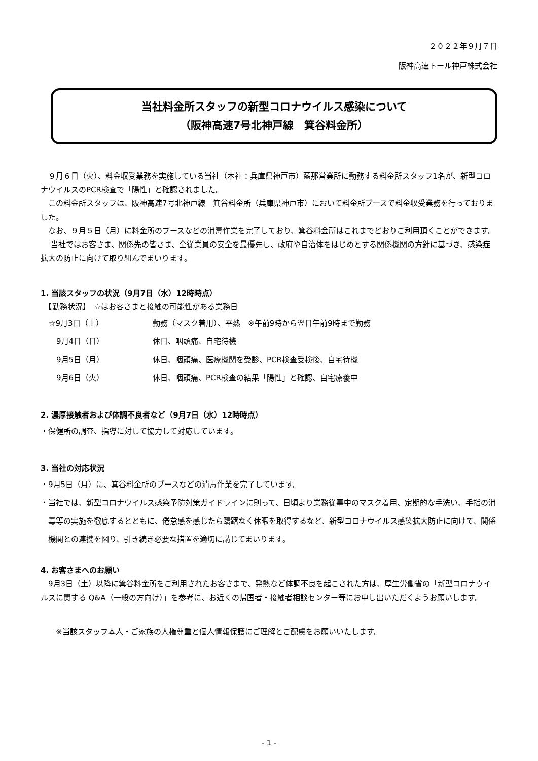２０２２年９月７日
阪神高速トール神戸株式会社
当社料金所スタッフの新型コロナウイルス感染について
（阪神高速7号北神戸線　箕谷料金所）
　９月６日（火）、料金収受業務を実施している当社（本社：兵庫県神戸市）藍那営業所に勤務する料金所スタッフ1名が、新型コロナウイルスのPCR検査で「陽性」と確認されました。
　この料金所スタッフは、阪神高速7号北神戸線　箕谷料金所（兵庫県神戸市）において料金所ブースで料金収受業務を行っておりました。
　なお、９月５日（月）に料金所のブースなどの消毒作業を完了しており、箕谷料金所はこれまでどおりご利用頂くことができます。
　 当社ではお客さま、関係先の皆さま、全従業員の安全を最優先し、政府や自治体をはじめとする関係機関の方針に基づき、感染症拡大の防止に向けて取り組んでまいります。
1. 当該スタッフの状況（9月7日（水）12時時点）
　【勤務状況】　☆はお客さまと接触の可能性がある業務日
☆9月3日（土） 勤務（マスク着用）、平熱　※午前9時から翌日午前9時まで勤務
　9月4日（日） 休日、咽頭痛、自宅待機
　9月5日（月） 休日、咽頭痛、医療機関を受診、PCR検査受検後、自宅待機
　9月6日（火） 休日、咽頭痛、PCR検査の結果「陽性」と確認、自宅療養中
2. 濃厚接触者および体調不良者など（9月7日（水）12時時点）
・保健所の調査、指導に対して協力して対応しています。
3. 当社の対応状況
・9月5日（月）に、箕谷料金所のブースなどの消毒作業を完了しています。
・当社では、新型コロナウイルス感染予防対策ガイドラインに則って、日頃より業務従事中のマスク着用、定期的な手洗い、手指の消毒等の実施を徹底するとともに、倦怠感を感じたら躊躇なく休暇を取得するなど、新型コロナウイルス感染拡大防止に向けて、関係機関との連携を図り、引き続き必要な措置を適切に講じてまいります。
4. お客さまへのお願い
　9月3日（土）以降に箕谷料金所をご利用されたお客さまで、発熱など体調不良を起こされた方は、厚生労働省の「新型コロナウイルスに関する Q&A（一般の方向け）」を参考に、お近くの帰国者・接触者相談センター等にお申し出いただくようお願いします。
　　※当該スタッフ本人・ご家族の人権尊重と個人情報保護にご理解とご配慮をお願いいたします。
- 1 -